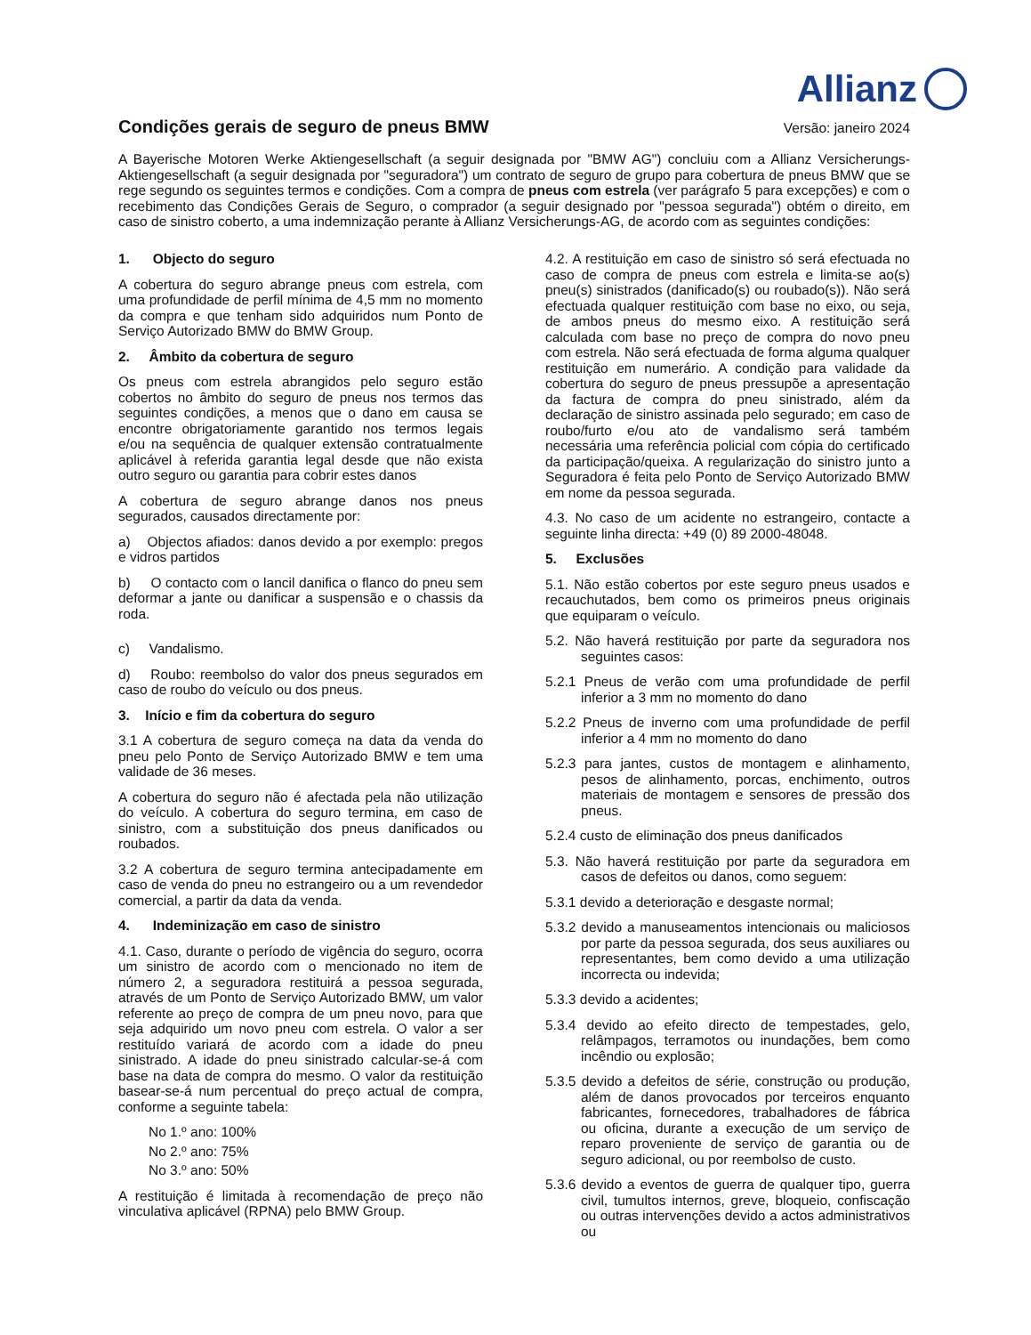Allianz
Condições gerais de seguro de pneus BMW
Versão: janeiro 2024
A Bayerische Motoren Werke Aktiengesellschaft (a seguir designada por "BMW AG") concluiu com a Allianz Versicherungs-Aktiengesellschaft (a seguir designada por "seguradora") um contrato de seguro de grupo para cobertura de pneus BMW que se rege segundo os seguintes termos e condições. Com a compra de pneus com estrela (ver parágrafo 5 para excepções) e com o recebimento das Condições Gerais de Seguro, o comprador (a seguir designado por "pessoa segurada") obtém o direito, em caso de sinistro coberto, a uma indemnização perante à Allianz Versicherungs-AG, de acordo com as seguintes condições:
1. Objecto do seguro
A cobertura do seguro abrange pneus com estrela, com uma profundidade de perfil mínima de 4,5 mm no momento da compra e que tenham sido adquiridos num Ponto de Serviço Autorizado BMW do BMW Group.
2. Âmbito da cobertura de seguro
Os pneus com estrela abrangidos pelo seguro estão cobertos no âmbito do seguro de pneus nos termos das seguintes condições, a menos que o dano em causa se encontre obrigatoriamente garantido nos termos legais e/ou na sequência de qualquer extensão contratualmente aplicável à referida garantia legal desde que não exista outro seguro ou garantia para cobrir estes danos
A cobertura de seguro abrange danos nos pneus segurados, causados directamente por:
a) Objectos afiados: danos devido a por exemplo: pregos e vidros partidos
b) O contacto com o lancil danifica o flanco do pneu sem deformar a jante ou danificar a suspensão e o chassis da roda.
c) Vandalismo.
d) Roubo: reembolso do valor dos pneus segurados em caso de roubo do veículo ou dos pneus.
3. Início e fim da cobertura do seguro
3.1 A cobertura de seguro começa na data da venda do pneu pelo Ponto de Serviço Autorizado BMW e tem uma validade de 36 meses.
A cobertura do seguro não é afectada pela não utilização do veículo. A cobertura do seguro termina, em caso de sinistro, com a substituição dos pneus danificados ou roubados.
3.2 A cobertura de seguro termina antecipadamente em caso de venda do pneu no estrangeiro ou a um revendedor comercial, a partir da data da venda.
4. Indeminização em caso de sinistro
4.1. Caso, durante o período de vigência do seguro, ocorra um sinistro de acordo com o mencionado no item de número 2, a seguradora restituirá a pessoa segurada, através de um Ponto de Serviço Autorizado BMW, um valor referente ao preço de compra de um pneu novo, para que seja adquirido um novo pneu com estrela. O valor a ser restituído variará de acordo com a idade do pneu sinistrado. A idade do pneu sinistrado calcular-se-á com base na data de compra do mesmo. O valor da restituição basear-se-á num percentual do preço actual de compra, conforme a seguinte tabela:
No 1.º ano: 100%
No 2.º ano: 75%
No 3.º ano: 50%
A restituição é limitada à recomendação de preço não vinculativa aplicável (RPNA) pelo BMW Group.
4.2. A restituição em caso de sinistro só será efectuada no caso de compra de pneus com estrela e limita-se ao(s) pneu(s) sinistrados (danificado(s) ou roubado(s)). Não será efectuada qualquer restituição com base no eixo, ou seja, de ambos pneus do mesmo eixo. A restituição será calculada com base no preço de compra do novo pneu com estrela. Não será efectuada de forma alguma qualquer restituição em numerário. A condição para validade da cobertura do seguro de pneus pressupõe a apresentação da factura de compra do pneu sinistrado, além da declaração de sinistro assinada pelo segurado; em caso de roubo/furto e/ou ato de vandalismo será também necessária uma referência policial com cópia do certificado da participação/queixa. A regularização do sinistro junto a Seguradora é feita pelo Ponto de Serviço Autorizado BMW em nome da pessoa segurada.
4.3. No caso de um acidente no estrangeiro, contacte a seguinte linha directa: +49 (0) 89 2000-48048.
5. Exclusões
5.1. Não estão cobertos por este seguro pneus usados e recauchutados, bem como os primeiros pneus originais que equiparam o veículo.
5.2. Não haverá restituição por parte da seguradora nos seguintes casos:
5.2.1 Pneus de verão com uma profundidade de perfil inferior a 3 mm no momento do dano
5.2.2 Pneus de inverno com uma profundidade de perfil inferior a 4 mm no momento do dano
5.2.3 para jantes, custos de montagem e alinhamento, pesos de alinhamento, porcas, enchimento, outros materiais de montagem e sensores de pressão dos pneus.
5.2.4 custo de eliminação dos pneus danificados
5.3. Não haverá restituição por parte da seguradora em casos de defeitos ou danos, como seguem:
5.3.1 devido a deterioração e desgaste normal;
5.3.2 devido a manuseamentos intencionais ou maliciosos por parte da pessoa segurada, dos seus auxiliares ou representantes, bem como devido a uma utilização incorrecta ou indevida;
5.3.3 devido a acidentes;
5.3.4 devido ao efeito directo de tempestades, gelo, relâmpagos, terramotos ou inundações, bem como incêndio ou explosão;
5.3.5 devido a defeitos de série, construção ou produção, além de danos provocados por terceiros enquanto fabricantes, fornecedores, trabalhadores de fábrica ou oficina, durante a execução de um serviço de reparo proveniente de serviço de garantia ou de seguro adicional, ou por reembolso de custo.
5.3.6 devido a eventos de guerra de qualquer tipo, guerra civil, tumultos internos, greve, bloqueio, confiscação ou outras intervenções devido a actos administrativos ou